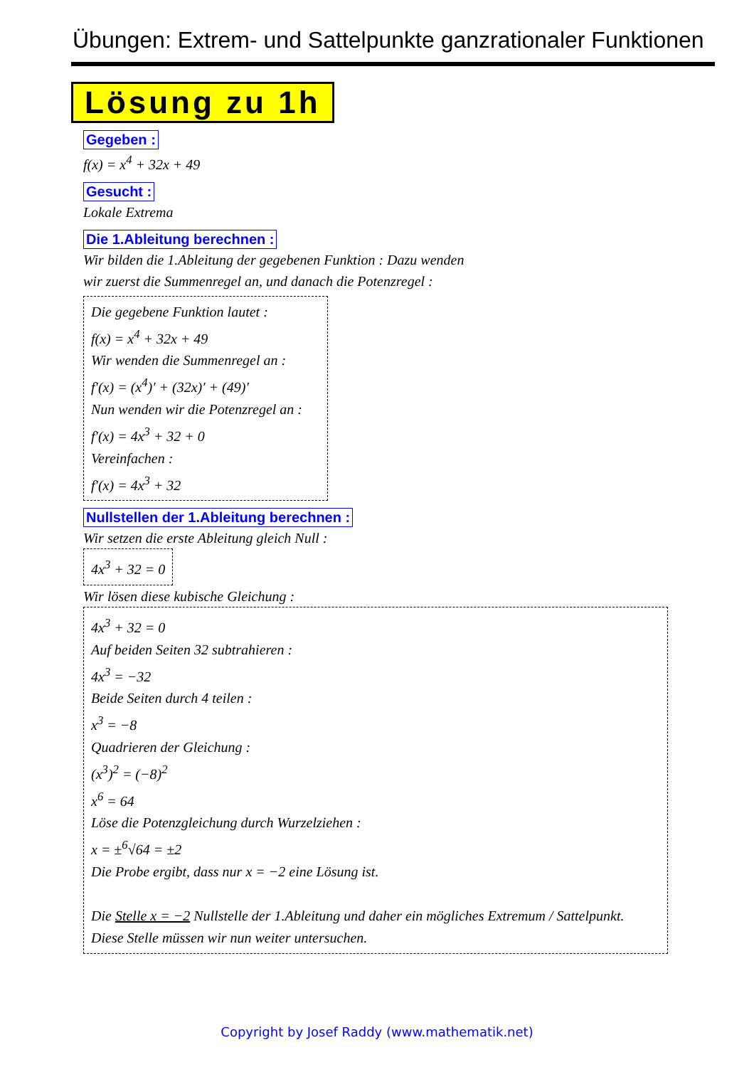Übungen: Extrem- und Sattelpunkte ganzrationaler Funktionen
Lösung zu 1h
Gegeben :
f(x) = x<sup>4</sup> + 32x + 49
Gesucht :
Lokale Extrema
Die 1.Ableitung berechnen :
Wir bilden die 1.Ableitung der gegebenen Funktion : Dazu wenden
wir zuerst die Summenregel an, und danach die Potenzregel :
Die gegebene Funktion lautet :
f(x) = x<sup>4</sup> + 32x + 49
Wir wenden die Summenregel an :
f′(x) = (x<sup>4</sup>)′ + (32x)′ + (49)′
Nun wenden wir die Potenzregel an :
f′(x) = 4x<sup>3</sup> + 32 + 0
Vereinfachen :
f′(x) = 4x<sup>3</sup> + 32
Nullstellen der 1.Ableitung berechnen :
Wir setzen die erste Ableitung gleich Null :
4x<sup>3</sup> + 32 = 0
Wir lösen diese kubische Gleichung :
4x<sup>3</sup> + 32 = 0
Auf beiden Seiten 32 subtrahieren :
4x<sup>3</sup> = −32
Beide Seiten durch 4 teilen :
x<sup>3</sup> = −8
Quadrieren der Gleichung :
(x<sup>3</sup>)<sup>2</sup> = (−8)<sup>2</sup>
x<sup>6</sup> = 64
Löse die Potenzgleichung durch Wurzelziehen :
x = ±<sup>6</sup>√64 = ±2
Die Probe ergibt, dass nur x = −2 eine Lösung ist.
Die Stelle x = −2 Nullstelle der 1.Ableitung und daher ein mögliches Extremum / Sattelpunkt.
Diese Stelle müssen wir nun weiter untersuchen.
Copyright by Josef Raddy (www.mathematik.net)